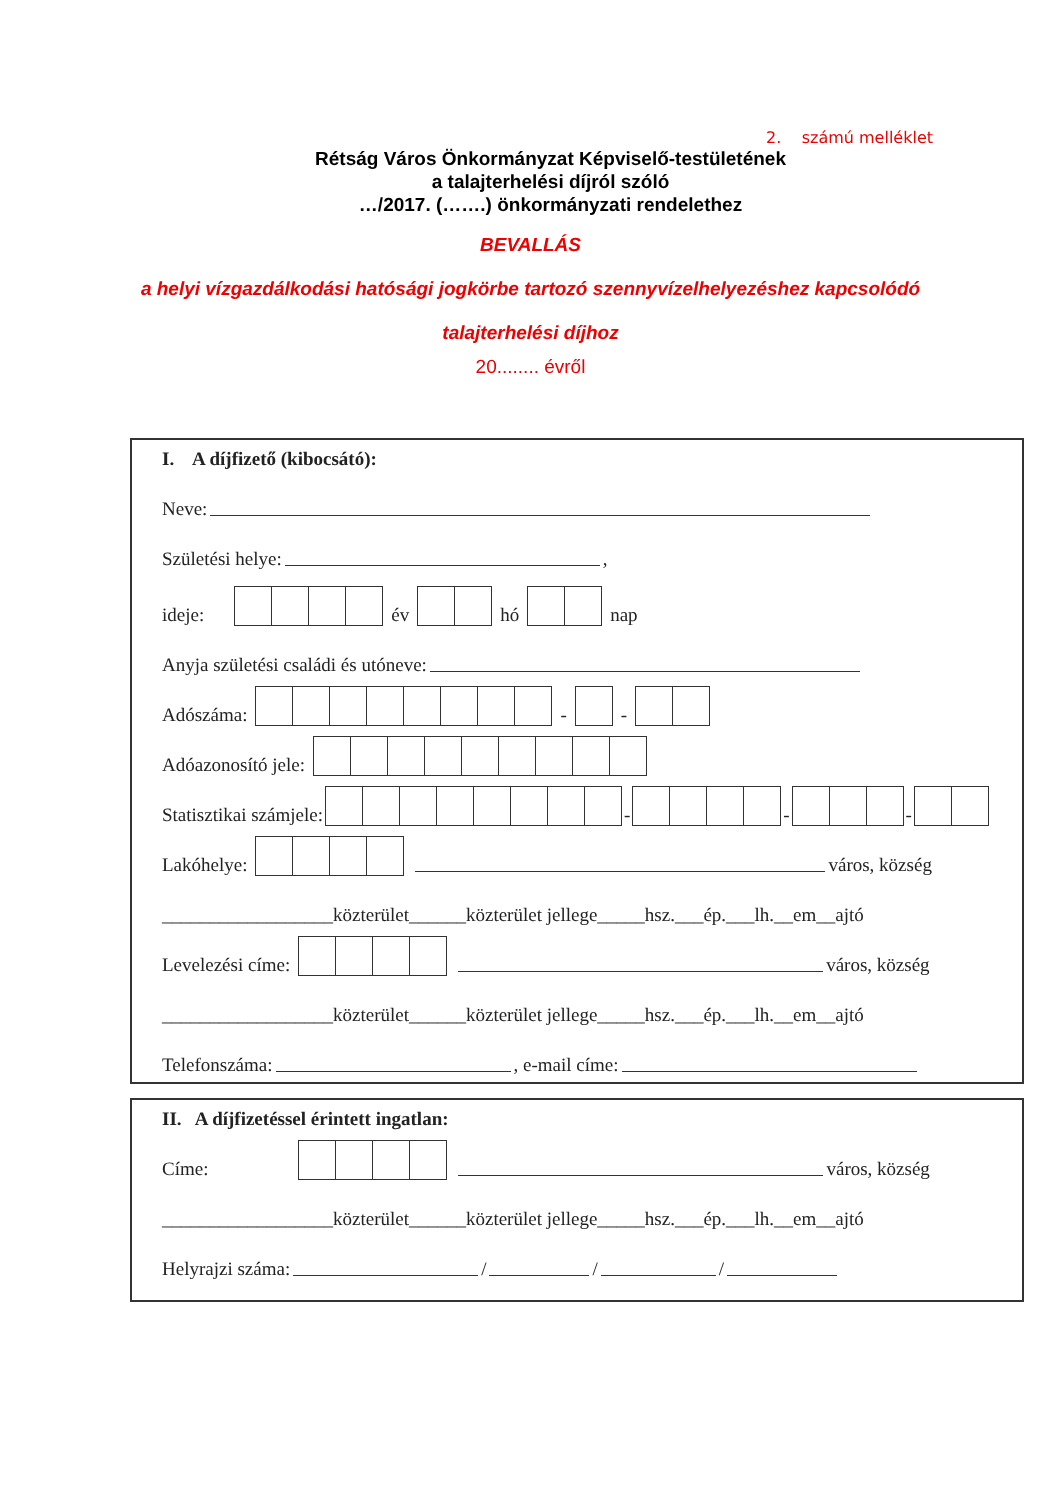2. számú melléklet
Rétság Város Önkormányzat Képviselő-testületének
a talajterhelési díjról szóló
…/2017. (…….) önkormányzati rendelethez
BEVALLÁS
a helyi vízgazdálkodási hatósági jogkörbe tartozó szennyvízelhelyezéshez kapcsolódó
talajterhelési díjhoz
20........ évről
I. A díjfizető (kibocsátó):
Neve:
Születési helye: ,
ideje: év hó nap
Anyja születési családi és utóneve:
Adószáma: - -
Adóazonosító jele:
Statisztikai számjele: - - -
Lakóhelye: város, község
__________________közterület______közterület jellege_____hsz.___ép.___lh.__em__ajtó
Levelezési címe: város, község
__________________közterület______közterület jellege_____hsz.___ép.___lh.__em__ajtó
Telefonszáma: , e-mail címe:
II. A díjfizetéssel érintett ingatlan:
Címe: város, község
__________________közterület______közterület jellege_____hsz.___ép.___lh.__em__ajtó
Helyrajzi száma: / / /